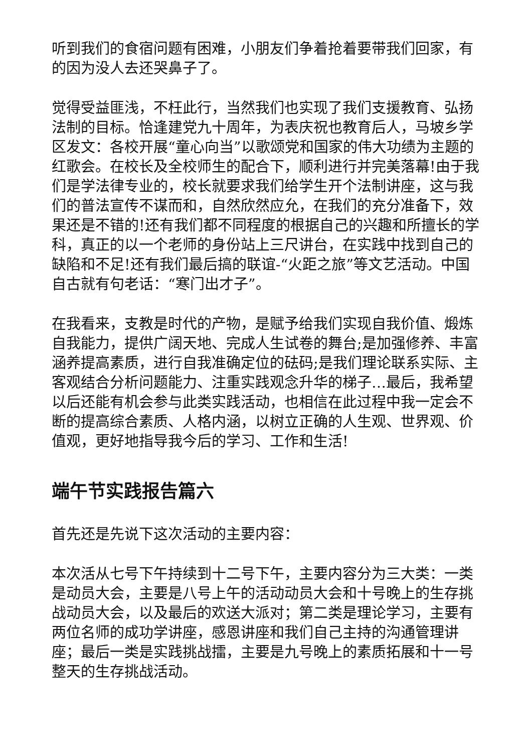听到我们的食宿问题有困难，小朋友们争着抢着要带我们回家，有的因为没人去还哭鼻子了。
觉得受益匪浅，不枉此行，当然我们也实现了我们支援教育、弘扬法制的目标。恰逢建党九十周年，为表庆祝也教育后人，马坡乡学区发文：各校开展“童心向当”以歌颂党和国家的伟大功绩为主题的红歌会。在校长及全校师生的配合下，顺利进行并完美落幕!由于我们是学法律专业的，校长就要求我们给学生开个法制讲座，这与我们的普法宣传不谋而和，自然欣然应允，在我们的充分准备下，效果还是不错的!还有我们都不同程度的根据自己的兴趣和所擅长的学科，真正的以一个老师的身份站上三尺讲台，在实践中找到自己的缺陷和不足!还有我们最后搞的联谊-“火距之旅”等文艺活动。中国自古就有句老话：“寒门出才子”。
在我看来，支教是时代的产物，是赋予给我们实现自我价值、煅炼自我能力，提供广阔天地、完成人生试卷的舞台;是加强修养、丰富涵养提高素质，进行自我准确定位的砝码;是我们理论联系实际、主客观结合分析问题能力、注重实践观念升华的梯子…最后，我希望以后还能有机会参与此类实践活动，也相信在此过程中我一定会不断的提高综合素质、人格内涵，以树立正确的人生观、世界观、价值观，更好地指导我今后的学习、工作和生活!
端午节实践报告篇六
首先还是先说下这次活动的主要内容：
本次活从七号下午持续到十二号下午，主要内容分为三大类：一类是动员大会，主要是八号上午的活动动员大会和十号晚上的生存挑战动员大会，以及最后的欢送大派对；第二类是理论学习，主要有两位名师的成功学讲座，感恩讲座和我们自己主持的沟通管理讲座；最后一类是实践挑战擂，主要是九号晚上的素质拓展和十一号整天的生存挑战活动。